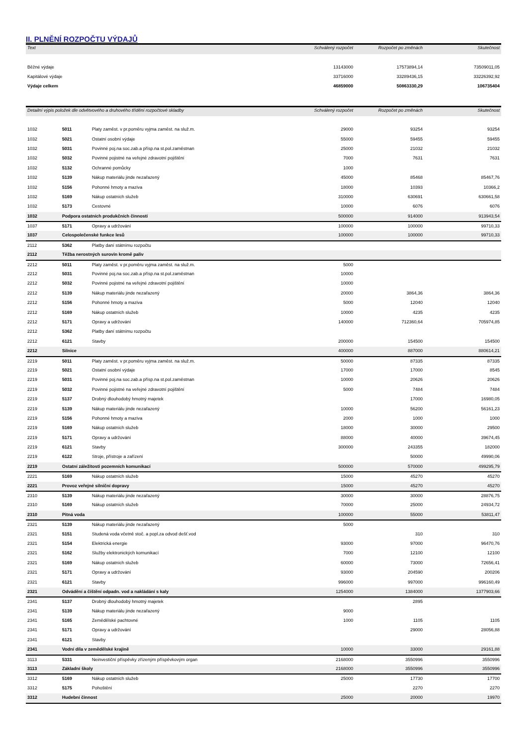II. PLNĚNÍ ROZPOČTU VÝDAJŮ
| Text | Schválený rozpočet | Rozpočet po změnách | Skutečnost |
| --- | --- | --- | --- |
| Běžné výdaje | 13143000 | 17573894,14 | 73509011,05 |
| Kapitálové výdaje | 33716000 | 33289436,15 | 33226392,92 |
| Výdaje celkem | 46859000 | 50863330,29 | 106735404 |
| Detailní výpis položek dle odvětvového a druhového třídění rozpočtové skladby | | | Schválený rozpočet | Rozpočet po změnách | Skutečnost |
| --- | --- | --- | --- | --- | --- |
| 1032 | 5011 | Platy zaměst. v pr.poměru vyjma zaměst. na služ.m. | 29000 | 93254 | 93254 |
| 1032 | 5021 | Ostatní osobní výdaje | 55000 | 59455 | 59455 |
| 1032 | 5031 | Povinné poj.na soc.zab.a přísp.na st.pol.zaměstnan | 25000 | 21032 | 21032 |
| 1032 | 5032 | Povinné pojistné na veřejné zdravotní pojištění | 7000 | 7631 | 7631 |
| 1032 | 5132 | Ochranné pomůcky | 1000 | | |
| 1032 | 5139 | Nákup materiálu jinde nezařazený | 45000 | 85468 | 85467,76 |
| 1032 | 5156 | Pohonné hmoty a maziva | 18000 | 10393 | 10366,2 |
| 1032 | 5169 | Nákup ostatních služeb | 310000 | 630691 | 630661,58 |
| 1032 | 5173 | Cestovné | 10000 | 6076 | 6076 |
| 1032 | Podpora ostatních produkčních činností | | 500000 | 914000 | 913943,54 |
| 1037 | 5171 | Opravy a udržování | 100000 | 100000 | 99710,33 |
| 1037 | Celospolečenské funkce lesů | | 100000 | 100000 | 99710,33 |
| 2112 | 5362 | Platby daní státnímu rozpočtu | | | |
| 2112 | Těžba nerostných surovin kromě paliv | | | | |
| 2212 | 5011 | Platy zaměst. v pr.poměru vyjma zaměst. na služ.m. | 5000 | | |
| 2212 | 5031 | Povinné poj.na soc.zab.a přísp.na st.pol.zaměstnan | 10000 | | |
| 2212 | 5032 | Povinné pojistné na veřejné zdravotní pojištění | 10000 | | |
| 2212 | 5139 | Nákup materiálu jinde nezařazený | 20000 | 3864,36 | 3864,36 |
| 2212 | 5156 | Pohonné hmoty a maziva | 5000 | 12040 | 12040 |
| 2212 | 5169 | Nákup ostatních služeb | 10000 | 4235 | 4235 |
| 2212 | 5171 | Opravy a udržování | 140000 | 712360,64 | 705974,85 |
| 2212 | 5362 | Platby daní státnímu rozpočtu | | | |
| 2212 | 6121 | Stavby | 200000 | 154500 | 154500 |
| 2212 | Silnice | | 400000 | 887000 | 880614,21 |
| 2219 | 5011 | Platy zaměst. v pr.poměru vyjma zaměst. na služ.m. | 50000 | 87335 | 87335 |
| 2219 | 5021 | Ostatní osobní výdaje | 17000 | 17000 | 8545 |
| 2219 | 5031 | Povinné poj.na soc.zab.a přísp.na st.pol.zaměstnan | 10000 | 20626 | 20626 |
| 2219 | 5032 | Povinné pojistné na veřejné zdravotní pojištění | 5000 | 7484 | 7484 |
| 2219 | 5137 | Drobný dlouhodobý hmotný majetek | | 17000 | 16980,05 |
| 2219 | 5139 | Nákup materiálu jinde nezařazený | 10000 | 56200 | 56161,23 |
| 2219 | 5156 | Pohonné hmoty a maziva | 2000 | 1000 | 1000 |
| 2219 | 5169 | Nákup ostatních služeb | 18000 | 30000 | 29500 |
| 2219 | 5171 | Opravy a udržování | 88000 | 40000 | 39674,45 |
| 2219 | 6121 | Stavby | 300000 | 243355 | 182000 |
| 2219 | 6122 | Stroje, přístroje a zařízení | | 50000 | 49990,06 |
| 2219 | Ostatní záležitosti pozemních komunikací | | 500000 | 570000 | 499295,79 |
| 2221 | 5169 | Nákup ostatních služeb | 15000 | 45270 | 45270 |
| 2221 | Provoz veřejné silniční dopravy | | 15000 | 45270 | 45270 |
| 2310 | 5139 | Nákup materiálu jinde nezařazený | 30000 | 30000 | 28876,75 |
| 2310 | 5169 | Nákup ostatních služeb | 70000 | 25000 | 24934,72 |
| 2310 | Pitná voda | | 100000 | 55000 | 53811,47 |
| 2321 | 5139 | Nákup materiálu jinde nezařazený | 5000 | | |
| 2321 | 5151 | Studená voda včetně stoč. a popl.za odvod dešť.vod | | 310 | 310 |
| 2321 | 5154 | Elektrická energie | 93000 | 97000 | 96470,76 |
| 2321 | 5162 | Služby elektronických komunikací | 7000 | 12100 | 12100 |
| 2321 | 5169 | Nákup ostatních služeb | 60000 | 73000 | 72656,41 |
| 2321 | 5171 | Opravy a udržování | 93000 | 204590 | 200206 |
| 2321 | 6121 | Stavby | 996000 | 997000 | 996160,49 |
| 2321 | Odvádění a čištění odpadn. vod a nakládání s kaly | | 1254000 | 1384000 | 1377903,66 |
| 2341 | 5137 | Drobný dlouhodobý hmotný majetek | | 2895 | |
| 2341 | 5139 | Nákup materiálu jinde nezařazený | 9000 | | |
| 2341 | 5165 | Zemědělské pachtovné | 1000 | 1105 | 1105 |
| 2341 | 5171 | Opravy a udržování | | 29000 | 28056,88 |
| 2341 | 6121 | Stavby | | | |
| 2341 | Vodní díla v zemědělské krajině | | 10000 | 33000 | 29161,88 |
| 3113 | 5331 | Neinvestiční příspěvky zřízeným příspěvkovým organ | 2168000 | 3550996 | 3550996 |
| 3113 | Základní školy | | 2168000 | 3550996 | 3550996 |
| 3312 | 5169 | Nákup ostatních služeb | 25000 | 17730 | 17700 |
| 3312 | 5175 | Pohoštění | | 2270 | 2270 |
| 3312 | Hudební činnost | | 25000 | 20000 | 19970 |